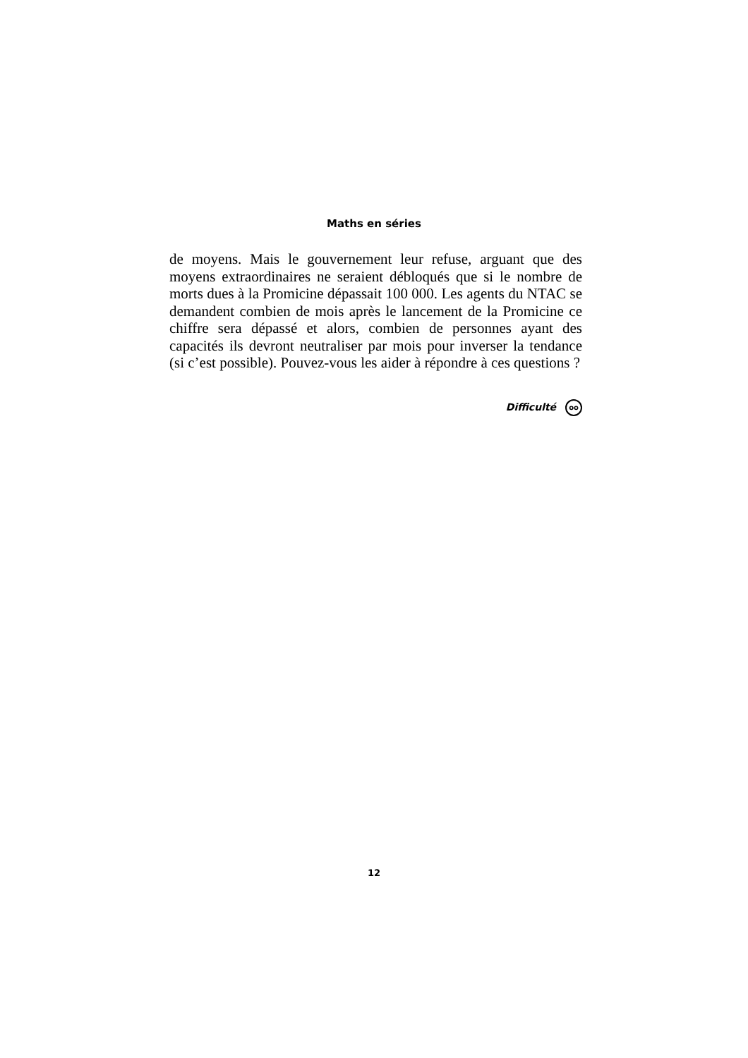Maths en séries
de moyens. Mais le gouvernement leur refuse, arguant que des moyens extraordinaires ne seraient débloqués que si le nombre de morts dues à la Promicine dépassait 100 000. Les agents du NTAC se demandent combien de mois après le lancement de la Promicine ce chiffre sera dépassé et alors, combien de personnes ayant des capacités ils devront neutraliser par mois pour inverser la tendance (si c’est possible). Pouvez-vous les aider à répondre à ces questions ?
Difficulté oo
12